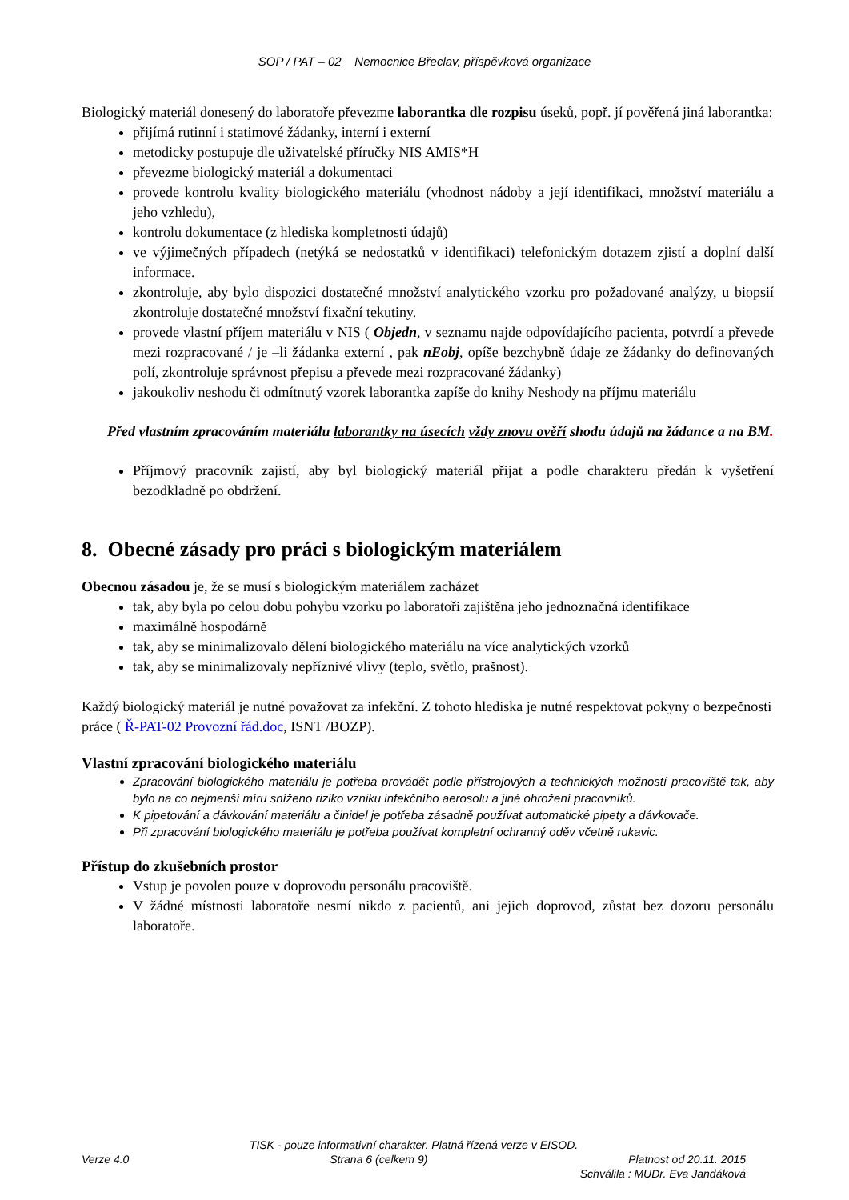SOP / PAT – 02 Nemocnice Břeclav, příspěvková organizace
Biologický materiál donesený do laboratoře převezme laborantka dle rozpisu úseků, popř. jí pověřená jiná laborantka:
přijímá rutinní i statimové žádanky, interní i externí
metodicky postupuje dle uživatelské příručky NIS AMIS*H
převezme biologický materiál a dokumentaci
provede kontrolu kvality biologického materiálu (vhodnost nádoby a její identifikaci, množství materiálu a jeho vzhledu),
kontrolu dokumentace (z hlediska kompletnosti údajů)
ve výjimečných případech (netýká se nedostatků v identifikaci) telefonickým dotazem zjistí a doplní další informace.
zkontroluje, aby bylo dispozici dostatečné množství analytického vzorku pro požadované analýzy, u biopsií zkontroluje dostatečné množství fixační tekutiny.
provede vlastní příjem materiálu v NIS ( Objedn, v seznamu najde odpovídajícího pacienta, potvrdí a převede mezi rozpracované / je –li žádanka externí , pak nEobj, opíše bezchybně údaje ze žádanky do definovaných polí, zkontroluje správnost přepisu a převede mezi rozpracované žádanky)
jakoukoliv neshodu či odmítnutý vzorek laborantka zapíše do knihy Neshody na příjmu materiálu
Před vlastním zpracováním materiálu laborantky na úsecích vždy znovu ověří shodu údajů na žádance a na BM.
Příjmový pracovník zajistí, aby byl biologický materiál přijat a podle charakteru předán k vyšetření bezodkladně po obdržení.
8. Obecné zásady pro práci s biologickým materiálem
Obecnou zásadou je, že se musí s biologickým materiálem zacházet
tak, aby byla po celou dobu pohybu vzorku po laboratoři zajištěna jeho jednoznačná identifikace
maximálně hospodárně
tak, aby se minimalizovalo dělení biologického materiálu na více analytických vzorků
tak, aby se minimalizovaly nepříznivé vlivy (teplo, světlo, prašnost).
Každý biologický materiál je nutné považovat za infekční. Z tohoto hlediska je nutné respektovat pokyny o bezpečnosti práce ( Ř-PAT-02 Provozní řád.doc, ISNT /BOZP).
Vlastní zpracování biologického materiálu
Zpracování biologického materiálu je potřeba provádět podle přístrojových a technických možností pracoviště tak, aby bylo na co nejmenší míru sníženo riziko vzniku infekčního aerosolu a jiné ohrožení pracovníků.
K pipetování a dávkování materiálu a činidel je potřeba zásadně používat automatické pipety a dávkovače.
Při zpracování biologického materiálu je potřeba používat kompletní ochranný oděv včetně rukavic.
Přístup do zkušebních prostor
Vstup je povolen pouze v doprovodu personálu pracoviště.
V žádné místnosti laboratoře nesmí nikdo z pacientů, ani jejich doprovod, zůstat bez dozoru personálu laboratoře.
TISK - pouze informativní charakter. Platná řízená verze v EISOD.
Verze 4.0 Strana 6 (celkem 9) Platnost od 20.11. 2015
Schválila : MUDr. Eva Jandáková